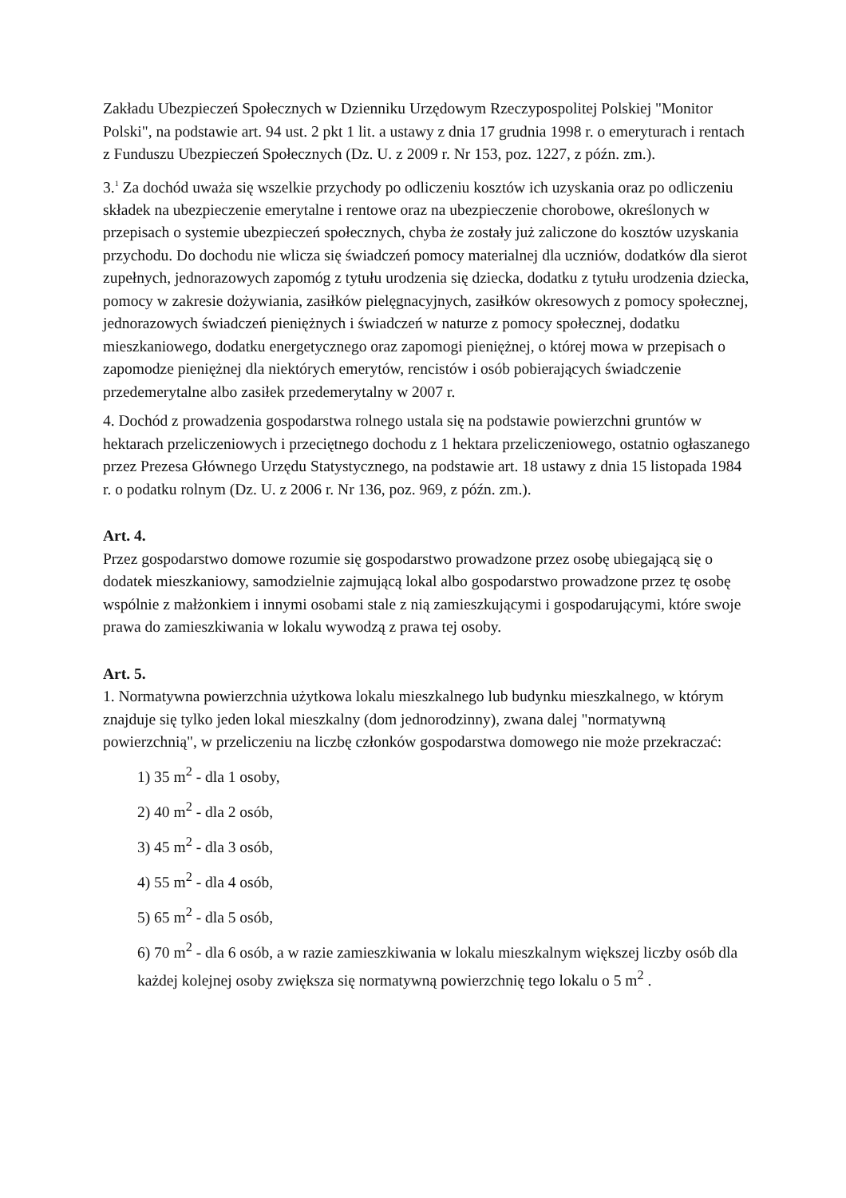Zakładu Ubezpieczeń Społecznych w Dzienniku Urzędowym Rzeczypospolitej Polskiej "Monitor Polski", na podstawie art. 94 ust. 2 pkt 1 lit. a ustawy z dnia 17 grudnia 1998 r. o emeryturach i rentach z Funduszu Ubezpieczeń Społecznych (Dz. U. z 2009 r. Nr 153, poz. 1227, z późn. zm.).
3.<sup>1</sup> Za dochód uważa się wszelkie przychody po odliczeniu kosztów ich uzyskania oraz po odliczeniu składek na ubezpieczenie emerytalne i rentowe oraz na ubezpieczenie chorobowe, określonych w przepisach o systemie ubezpieczeń społecznych, chyba że zostały już zaliczone do kosztów uzyskania przychodu. Do dochodu nie wlicza się świadczeń pomocy materialnej dla uczniów, dodatków dla sierot zupełnych, jednorazowych zapomóg z tytułu urodzenia się dziecka, dodatku z tytułu urodzenia dziecka, pomocy w zakresie dożywiania, zasiłków pielęgnacyjnych, zasiłków okresowych z pomocy społecznej, jednorazowych świadczeń pieniężnych i świadczeń w naturze z pomocy społecznej, dodatku mieszkaniowego, dodatku energetycznego oraz zapomogi pieniężnej, o której mowa w przepisach o zapomodze pieniężnej dla niektórych emerytów, rencistów i osób pobierających świadczenie przedemerytalne albo zasiłek przedemerytalny w 2007 r.
4. Dochód z prowadzenia gospodarstwa rolnego ustala się na podstawie powierzchni gruntów w hektarach przeliczeniowych i przeciętnego dochodu z 1 hektara przeliczeniowego, ostatnio ogłaszanego przez Prezesa Głównego Urzędu Statystycznego, na podstawie art. 18 ustawy z dnia 15 listopada 1984 r. o podatku rolnym (Dz. U. z 2006 r. Nr 136, poz. 969, z późn. zm.).
Art. 4.
Przez gospodarstwo domowe rozumie się gospodarstwo prowadzone przez osobę ubiegającą się o dodatek mieszkaniowy, samodzielnie zajmującą lokal albo gospodarstwo prowadzone przez tę osobę wspólnie z małżonkiem i innymi osobami stale z nią zamieszkującymi i gospodarującymi, które swoje prawa do zamieszkiwania w lokalu wywodzą z prawa tej osoby.
Art. 5.
1. Normatywna powierzchnia użytkowa lokalu mieszkalnego lub budynku mieszkalnego, w którym znajduje się tylko jeden lokal mieszkalny (dom jednorodzinny), zwana dalej "normatywną powierzchnią", w przeliczeniu na liczbę członków gospodarstwa domowego nie może przekraczać:
1) 35 m<sup>2</sup> - dla 1 osoby,
2) 40 m<sup>2</sup> - dla 2 osób,
3) 45 m<sup>2</sup> - dla 3 osób,
4) 55 m<sup>2</sup> - dla 4 osób,
5) 65 m<sup>2</sup> - dla 5 osób,
6) 70 m<sup>2</sup> - dla 6 osób, a w razie zamieszkiwania w lokalu mieszkalnym większej liczby osób dla każdej kolejnej osoby zwiększa się normatywną powierzchnię tego lokalu o 5 m<sup>2</sup> .